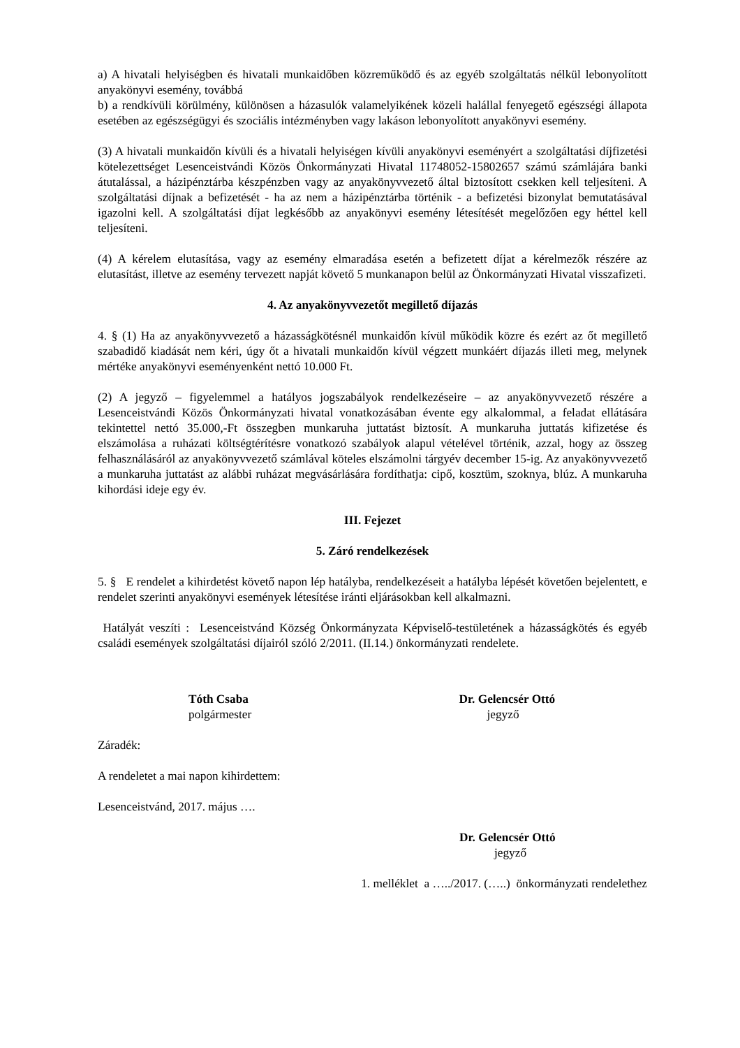a) A hivatali helyiségben és hivatali munkaidőben közreműködő és az egyéb szolgáltatás nélkül lebonyolított anyakönyvi esemény, továbbá
b) a rendkívüli körülmény, különösen a házasulók valamelyikének közeli halállal fenyegető egészségi állapota esetében az egészségügyi és szociális intézményben vagy lakáson lebonyolított anyakönyvi esemény.
(3) A hivatali munkaidőn kívüli és a hivatali helyiségen kívüli anyakönyvi eseményért a szolgáltatási díjfizetési kötelezettséget Lesenceistvándi Közös Önkormányzati Hivatal 11748052-15802657 számú számlájára banki átutalással, a házipénztárba készpénzben vagy az anyakönyvvezető által biztosított csekken kell teljesíteni. A szolgáltatási díjnak a befizetését - ha az nem a házipénztárba történik - a befizetési bizonylat bemutatásával igazolni kell. A szolgáltatási díjat legkésőbb az anyakönyvi esemény létesítését megelőzően egy héttel kell teljesíteni.
(4) A kérelem elutasítása, vagy az esemény elmaradása esetén a befizetett díjat a kérelmezők részére az elutasítást, illetve az esemény tervezett napját követő 5 munkanapon belül az Önkormányzati Hivatal visszafizeti.
4. Az anyakönyvvezetőt megillető díjazás
4. § (1) Ha az anyakönyvvezető a házasságkötésnél munkaidőn kívül működik közre és ezért az őt megillető szabadidő kiadását nem kéri, úgy őt a hivatali munkaidőn kívül végzett munkáért díjazás illeti meg, melynek mértéke anyakönyvi eseményenként nettó 10.000 Ft.
(2) A jegyző – figyelemmel a hatályos jogszabályok rendelkezéseire – az anyakönyvvezető részére a Lesenceistvándi Közös Önkormányzati hivatal vonatkozásában évente egy alkalommal, a feladat ellátására tekintettel nettó 35.000,-Ft összegben munkaruha juttatást biztosít. A munkaruha juttatás kifizetése és elszámolása a ruházati költségtérítésre vonatkozó szabályok alapul vételével történik, azzal, hogy az összeg felhasználásáról az anyakönyvvezető számlával köteles elszámolni tárgyév december 15-ig. Az anyakönyvvezető a munkaruha juttatást az alábbi ruházat megvásárlására fordíthatja: cipő, kosztüm, szoknya, blúz. A munkaruha kihordási ideje egy év.
III. Fejezet
5. Záró rendelkezések
5. § E rendelet a kihirdetést követő napon lép hatályba, rendelkezéseit a hatályba lépését követően bejelentett, e rendelet szerinti anyakönyvi események létesítése iránti eljárásokban kell alkalmazni.
Hatályát veszíti : Lesenceistvánd Község Önkormányzata Képviselő-testületének a házasságkötés és egyéb családi események szolgáltatási díjairól szóló 2/2011. (II.14.) önkormányzati rendelete.
Tóth Csaba
polgármester
Dr. Gelencsér Ottó
jegyző
Záradék:
A rendeletet a mai napon kihirdettem:
Lesenceistvánd, 2017. május ….
Dr. Gelencsér Ottó
jegyző
1. melléklet a …../2017. (…..) önkormányzati rendelethez